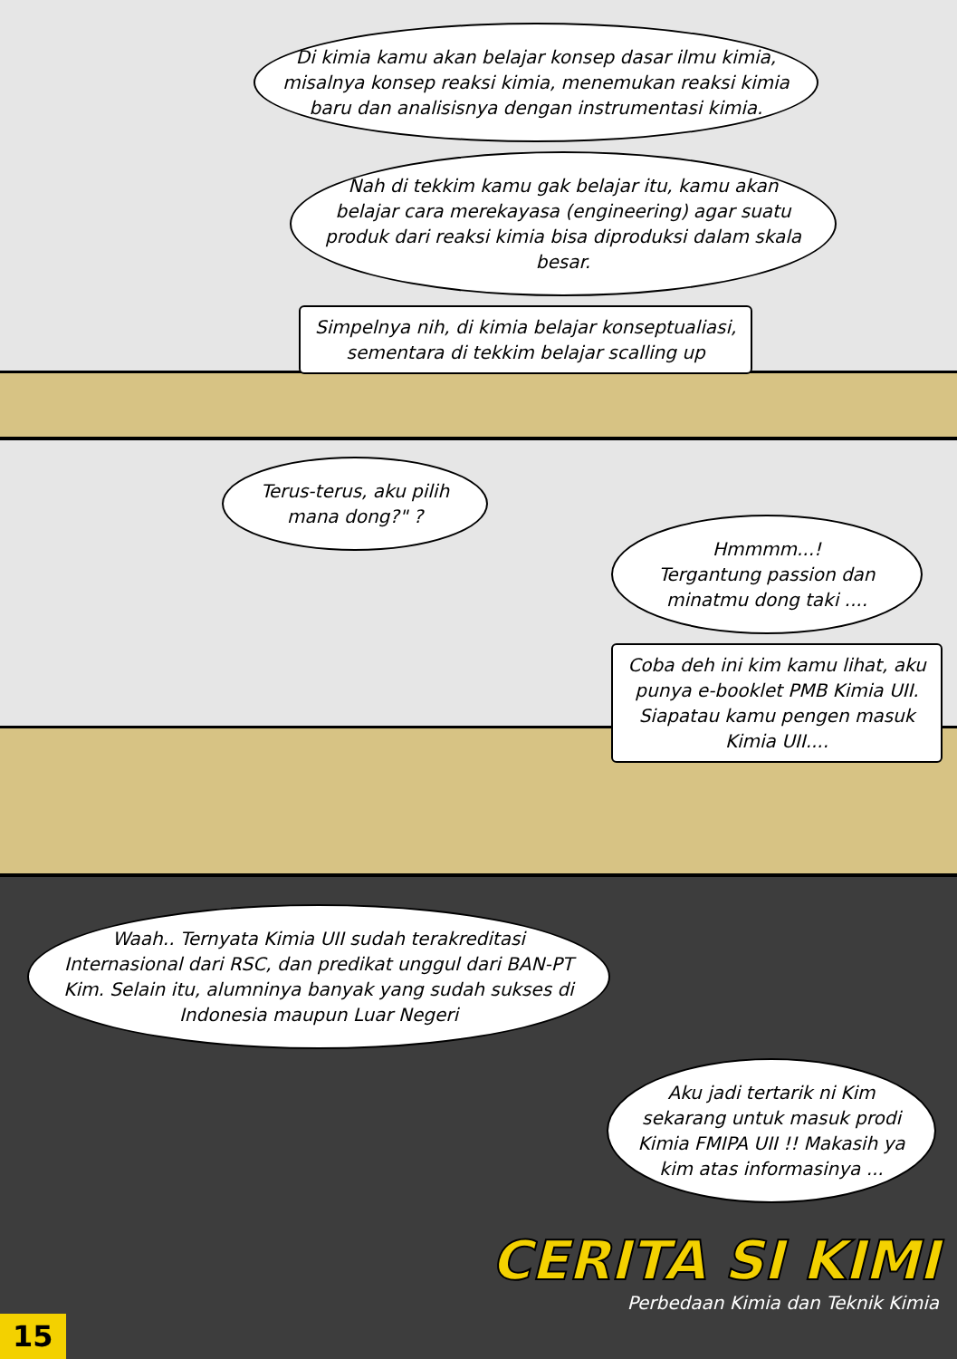Di kimia kamu akan belajar konsep dasar ilmu kimia, misalnya konsep reaksi kimia, menemukan reaksi kimia baru dan analisisnya dengan instrumentasi kimia.
Nah di tekkim kamu gak belajar itu, kamu akan belajar cara merekayasa (engineering) agar suatu produk dari reaksi kimia bisa diproduksi dalam skala besar.
Simpelnya nih, di kimia belajar konseptualiasi,
sementara di tekkim belajar scalling up
Terus-terus, aku pilih mana dong?" ?
Hmmmm...!
Tergantung passion dan minatmu dong taki ....
Coba deh ini kim kamu lihat, aku punya e-booklet PMB Kimia UII. Siapatau kamu pengen masuk Kimia UII....
Waah.. Ternyata Kimia UII sudah terakreditasi Internasional dari RSC, dan predikat unggul dari BAN-PT Kim. Selain itu, alumninya banyak yang sudah sukses di Indonesia maupun Luar Negeri
Aku jadi tertarik ni Kim sekarang untuk masuk prodi Kimia FMIPA UII !! Makasih ya kim atas informasinya ...
CERITA SI KIMI
Perbedaan Kimia dan Teknik Kimia
15